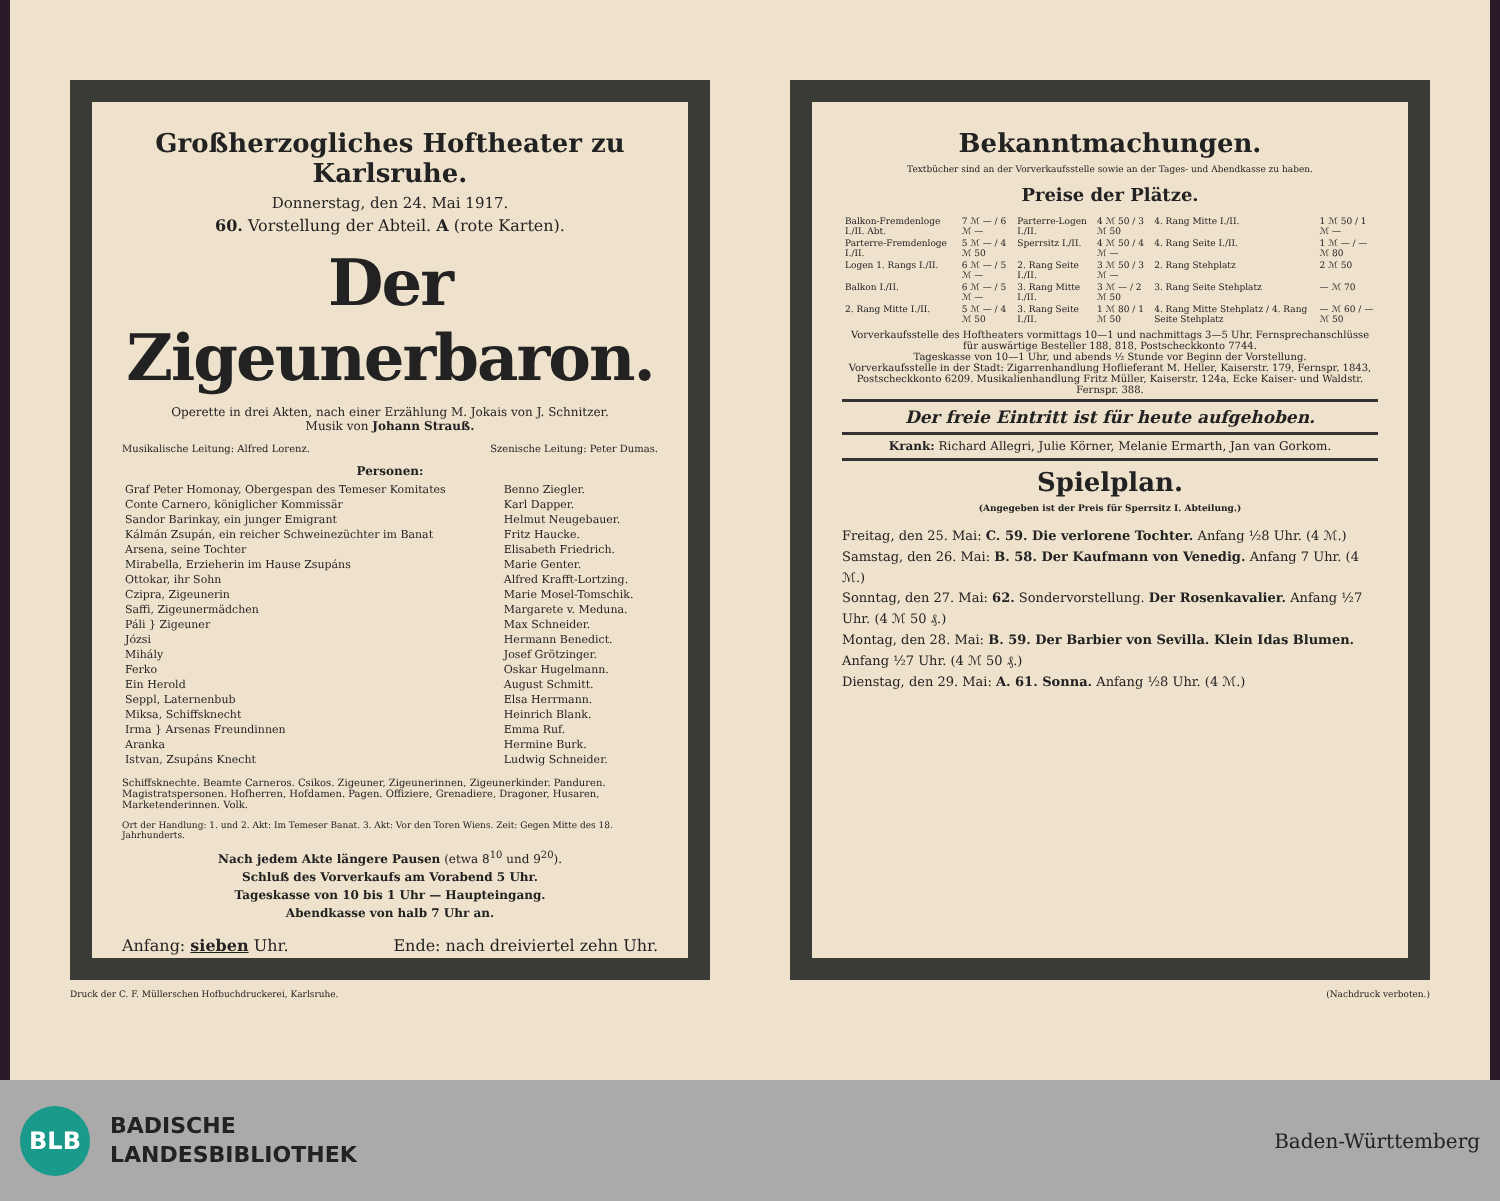Großherzogliches Hoftheater zu Karlsruhe.
Donnerstag, den 24. Mai 1917.
60. Vorstellung der Abteil. A (rote Karten).
Der Zigeunerbaron.
Operette in drei Akten, nach einer Erzählung M. Jokais von J. Schnitzer.
Musik von Johann Strauß.
Musikalische Leitung: Alfred Lorenz. Szenische Leitung: Peter Dumas.
Personen:
| Graf Peter Homonay, Obergespan des Temeser Komitates | Benno Ziegler. |
| Conte Carnero, königlicher Kommissär | Karl Dapper. |
| Sandor Barinkay, ein junger Emigrant | Helmut Neugebauer. |
| Kálmán Zsupán, ein reicher Schweinezüchter im Banat | Fritz Haucke. |
| Arsena, seine Tochter | Elisabeth Friedrich. |
| Mirabella, Erzieherin im Hause Zsupáns | Marie Genter. |
| Ottokar, ihr Sohn | Alfred Krafft-Lortzing. |
| Czipra, Zigeunerin | Marie Mosel-Tomschik. |
| Saffi, Zigeunermädchen | Margarete v. Meduna. |
| Páli } Zigeuner | Max Schneider. |
| Józsi | Hermann Benedict. |
| Mihály | Josef Grötzinger. |
| Ferko | Oskar Hugelmann. |
| Ein Herold | August Schmitt. |
| Seppl, Laternenbub | Elsa Herrmann. |
| Miksa, Schiffsknecht | Heinrich Blank. |
| Irma } Arsenas Freundinnen | Emma Ruf. |
| Aranka | Hermine Burk. |
| Istvan, Zsupáns Knecht | Ludwig Schneider. |
Schiffsknechte. Beamte Carneros. Csikos. Zigeuner, Zigeunerinnen, Zigeunerkinder. Panduren. Magistratspersonen. Hofherren, Hofdamen. Pagen. Offiziere, Grenadiere, Dragoner, Husaren, Marketenderinnen. Volk.
Ort der Handlung: 1. und 2. Akt: Im Temeser Banat. 3. Akt: Vor den Toren Wiens. Zeit: Gegen Mitte des 18. Jahrhunderts.
Nach jedem Akte längere Pausen (etwa 8<sup>10</sup> und 9<sup>20</sup>).
Schluß des Vorverkaufs am Vorabend 5 Uhr.
Tageskasse von 10 bis 1 Uhr — Haupteingang.
Abendkasse von halb 7 Uhr an.
Anfang: sieben Uhr. Ende: nach dreiviertel zehn Uhr.
Druck der C. F. Müllerschen Hofbuchdruckerei, Karlsruhe.
Bekanntmachungen.
Textbücher sind an der Vorverkaufsstelle sowie an der Tages- und Abendkasse zu haben.
Preise der Plätze.
| Balkon-Fremdenloge I./II. Abt. | 7 ℳ — / 6 ℳ — | Parterre-Logen I./II. | 4 ℳ 50 / 3 ℳ 50 | 4. Rang Mitte I./II. | 1 ℳ 50 / 1 ℳ — |
| Parterre-Fremdenloge I./II. | 5 ℳ — / 4 ℳ 50 | Sperrsitz I./II. | 4 ℳ 50 / 4 ℳ — | 4. Rang Seite I./II. | 1 ℳ — / — ℳ 80 |
| Logen 1. Rangs I./II. | 6 ℳ — / 5 ℳ — | 2. Rang Seite I./II. | 3 ℳ 50 / 3 ℳ — | 2. Rang Stehplatz | 2 ℳ 50 |
| Balkon I./II. | 6 ℳ — / 5 ℳ — | 3. Rang Mitte I./II. | 3 ℳ — / 2 ℳ 50 | 3. Rang Seite Stehplatz | — ℳ 70 |
| 2. Rang Mitte I./II. | 5 ℳ — / 4 ℳ 50 | 3. Rang Seite I./II. | 1 ℳ 80 / 1 ℳ 50 | 4. Rang Mitte Stehplatz / 4. Rang Seite Stehplatz | — ℳ 60 / — ℳ 50 |
Vorverkaufsstelle des Hoftheaters vormittags 10—1 und nachmittags 3—5 Uhr, Fernsprechanschlüsse für auswärtige Besteller 188, 818, Postscheckkonto 7744.
Tageskasse von 10—1 Uhr, und abends ½ Stunde vor Beginn der Vorstellung.
Vorverkaufsstelle in der Stadt: Zigarrenhandlung Hoflieferant M. Heller, Kaiserstr. 179, Fernspr. 1843, Postscheckkonto 6209. Musikalienhandlung Fritz Müller, Kaiserstr. 124a, Ecke Kaiser- und Waldstr. Fernspr. 388.
Der freie Eintritt ist für heute aufgehoben.
Krank: Richard Allegri, Julie Körner, Melanie Ermarth, Jan van Gorkom.
Spielplan.
(Angegeben ist der Preis für Sperrsitz I. Abteilung.)
Freitag, den 25. Mai: C. 59. Die verlorene Tochter. Anfang ½8 Uhr. (4 ℳ.)
Samstag, den 26. Mai: B. 58. Der Kaufmann von Venedig. Anfang 7 Uhr. (4 ℳ.)
Sonntag, den 27. Mai: 62. Sondervorstellung. Der Rosenkavalier. Anfang ½7 Uhr. (4 ℳ 50 ₰.)
Montag, den 28. Mai: B. 59. Der Barbier von Sevilla. Klein Idas Blumen. Anfang ½7 Uhr. (4 ℳ 50 ₰.)
Dienstag, den 29. Mai: A. 61. Sonna. Anfang ½8 Uhr. (4 ℳ.)
(Nachdruck verboten.)
BLB
BADISCHE
LANDESBIBLIOTHEK
Baden-Württemberg